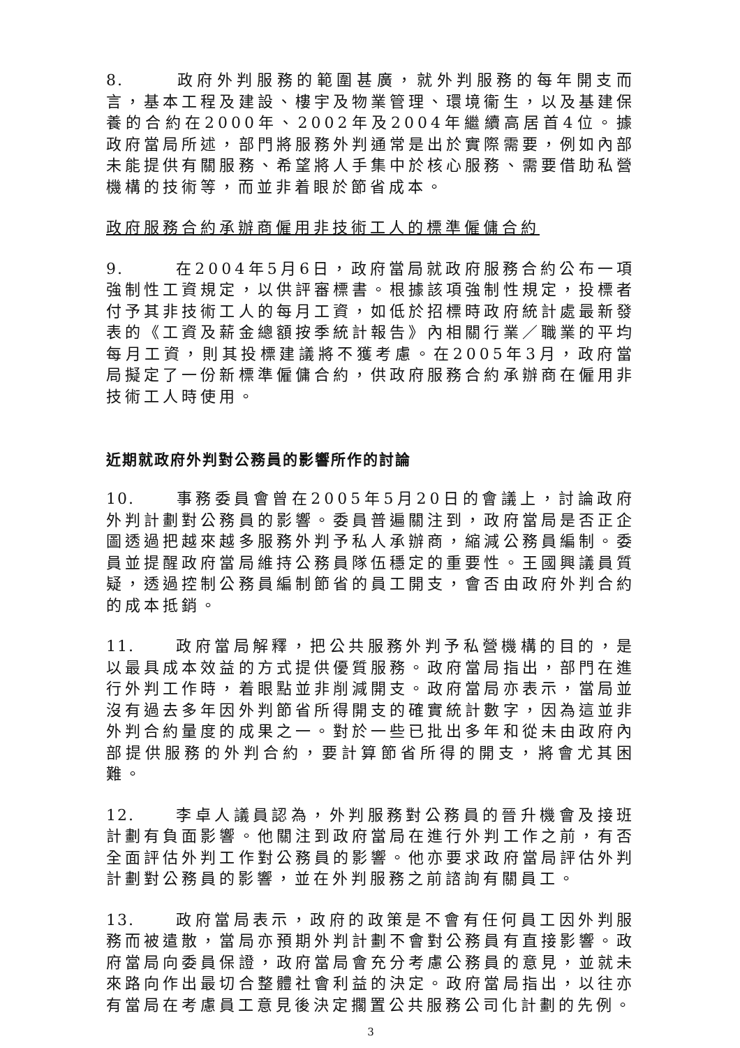8. 政府外判服務的範圍甚廣，就外判服務的每年開支而言，基本工程及建設、樓宇及物業管理、環境衞生，以及基建保養的合約在2000年、2002年及2004年繼續高居首4位。據政府當局所述，部門將服務外判通常是出於實際需要，例如內部未能提供有關服務、希望將人手集中於核心服務、需要借助私營機構的技術等，而並非着眼於節省成本。
政府服務合約承辦商僱用非技術工人的標準僱傭合約
9. 在2004年5月6日，政府當局就政府服務合約公布一項強制性工資規定，以供評審標書。根據該項強制性規定，投標者付予其非技術工人的每月工資，如低於招標時政府統計處最新發表的《工資及薪金總額按季統計報告》內相關行業／職業的平均每月工資，則其投標建議將不獲考慮。在2005年3月，政府當局擬定了一份新標準僱傭合約，供政府服務合約承辦商在僱用非技術工人時使用。
近期就政府外判對公務員的影響所作的討論
10. 事務委員會曾在2005年5月20日的會議上，討論政府外判計劃對公務員的影響。委員普遍關注到，政府當局是否正企圖透過把越來越多服務外判予私人承辦商，縮減公務員編制。委員並提醒政府當局維持公務員隊伍穩定的重要性。王國興議員質疑，透過控制公務員編制節省的員工開支，會否由政府外判合約的成本抵銷。
11. 政府當局解釋，把公共服務外判予私營機構的目的，是以最具成本效益的方式提供優質服務。政府當局指出，部門在進行外判工作時，着眼點並非削減開支。政府當局亦表示，當局並沒有過去多年因外判節省所得開支的確實統計數字，因為這並非外判合約量度的成果之一。對於一些已批出多年和從未由政府內部提供服務的外判合約，要計算節省所得的開支，將會尤其困難。
12. 李卓人議員認為，外判服務對公務員的晉升機會及接班計劃有負面影響。他關注到政府當局在進行外判工作之前，有否全面評估外判工作對公務員的影響。他亦要求政府當局評估外判計劃對公務員的影響，並在外判服務之前諮詢有關員工。
13. 政府當局表示，政府的政策是不會有任何員工因外判服務而被遣散，當局亦預期外判計劃不會對公務員有直接影響。政府當局向委員保證，政府當局會充分考慮公務員的意見，並就未來路向作出最切合整體社會利益的決定。政府當局指出，以往亦有當局在考慮員工意見後決定擱置公共服務公司化計劃的先例。
3